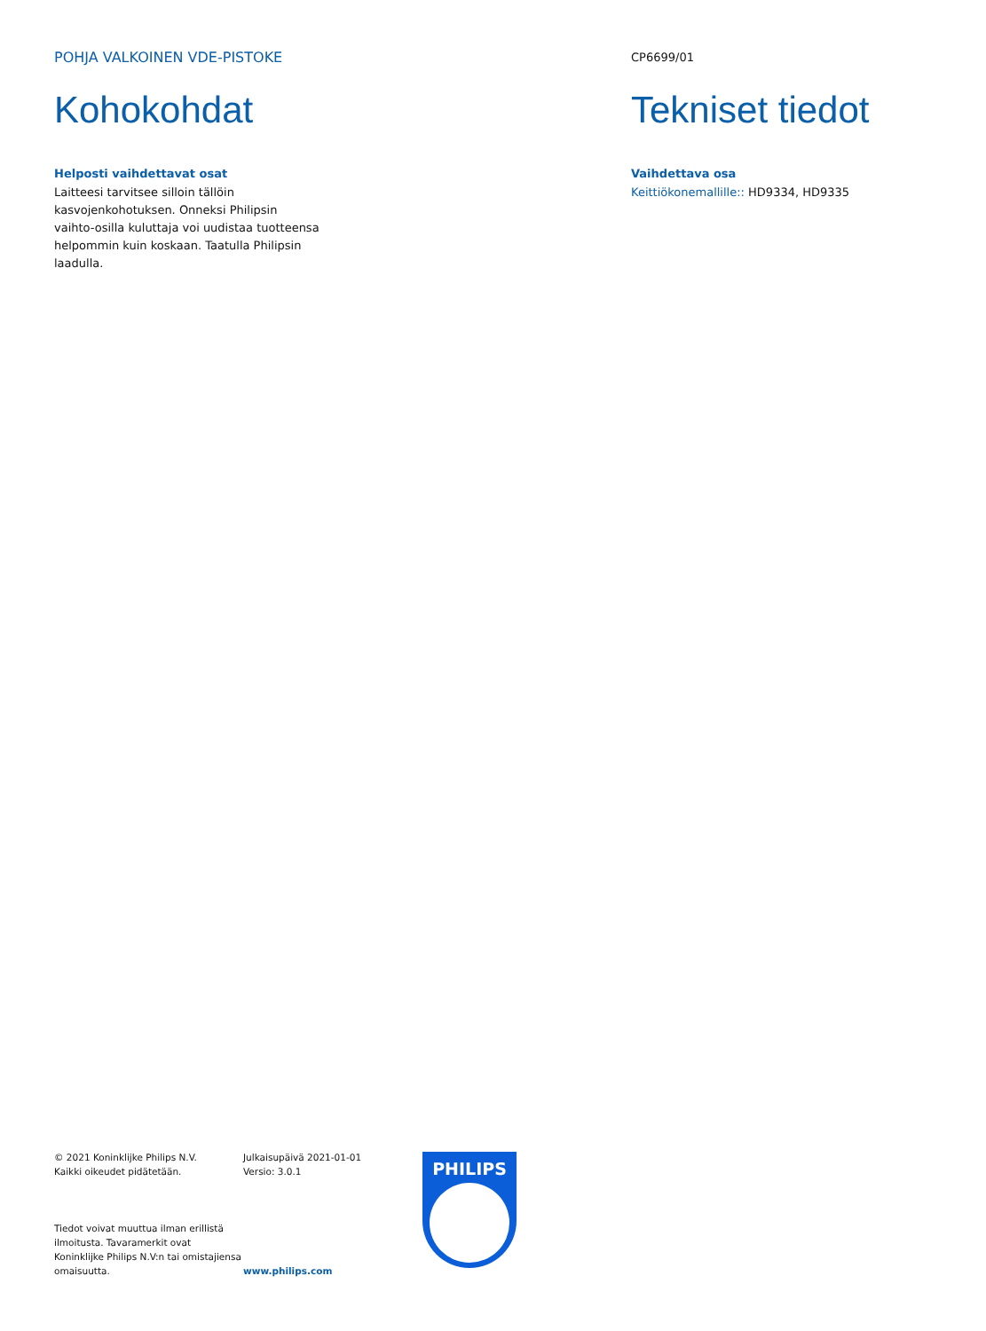POHJA VALKOINEN VDE-PISTOKE
Kohokohdat
Helposti vaihdettavat osat
Laitteesi tarvitsee silloin tällöin kasvojenkohotuksen. Onneksi Philipsin vaihto-osilla kuluttaja voi uudistaa tuotteensa helpommin kuin koskaan. Taatulla Philipsin laadulla.
CP6699/01
Tekniset tiedot
Vaihdettava osa
Keittiökonemallille:: HD9334, HD9335
© 2021 Koninklijke Philips N.V.
Kaikki oikeudet pidätetään.
Tiedot voivat muuttua ilman erillistä ilmoitusta. Tavaramerkit ovat Koninklijke Philips N.V:n tai omistajiensa omaisuutta.
Julkaisupäivä 2021-01-01
Versio: 3.0.1
www.philips.com
PHILIPS